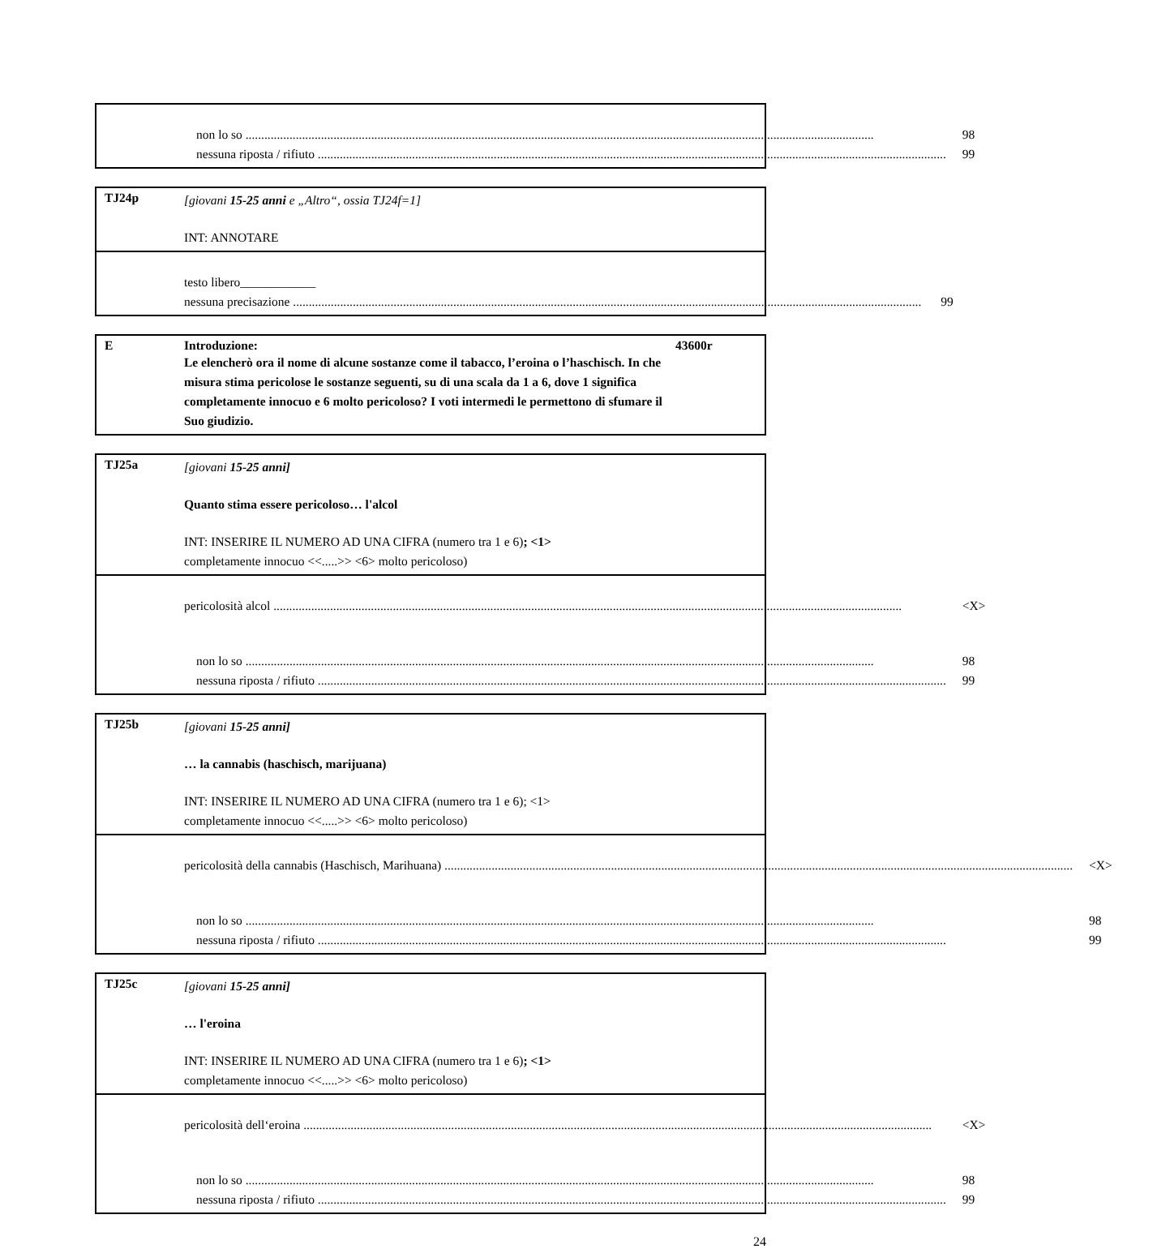non lo so 98
nessuna riposta / rifiuto 99
TJ24p
[giovani 15-25 anni e „Altro“, ossia TJ24f=1]
INT: ANNOTARE
testo libero____________
nessuna precisazione 99
E Introduzione: 43600r
Le elencherò ora il nome di alcune sostanze come il tabacco, l’eroina o l’haschisch. In che misura stima pericolose le sostanze seguenti, su di una scala da 1 a 6, dove 1 significa completamente innocuo e 6 molto pericoloso? I voti intermedi le permettono di sfumare il Suo giudizio.
TJ25a
[giovani 15-25 anni]
Quanto stima essere pericoloso… l'alcol
INT: INSERIRE IL NUMERO AD UNA CIFRA (numero tra 1 e 6); <1>
completamente innocuo <<.....>> <6> molto pericoloso)
pericolosità alcol <X>
non lo so 98
nessuna riposta / rifiuto 99
TJ25b
[giovani 15-25 anni]
… la cannabis (haschisch, marijuana)
INT: INSERIRE IL NUMERO AD UNA CIFRA (numero tra 1 e 6); <1>
completamente innocuo <<.....>> <6> molto pericoloso)
pericolosità della cannabis (Haschisch, Marihuana) <X>
non lo so 98
nessuna riposta / rifiuto 99
TJ25c
[giovani 15-25 anni]
… l'eroina
INT: INSERIRE IL NUMERO AD UNA CIFRA (numero tra 1 e 6); <1>
completamente innocuo <<.....>> <6> molto pericoloso)
pericolosità dell‘eroina <X>
non lo so 98
nessuna riposta / rifiuto 99
24